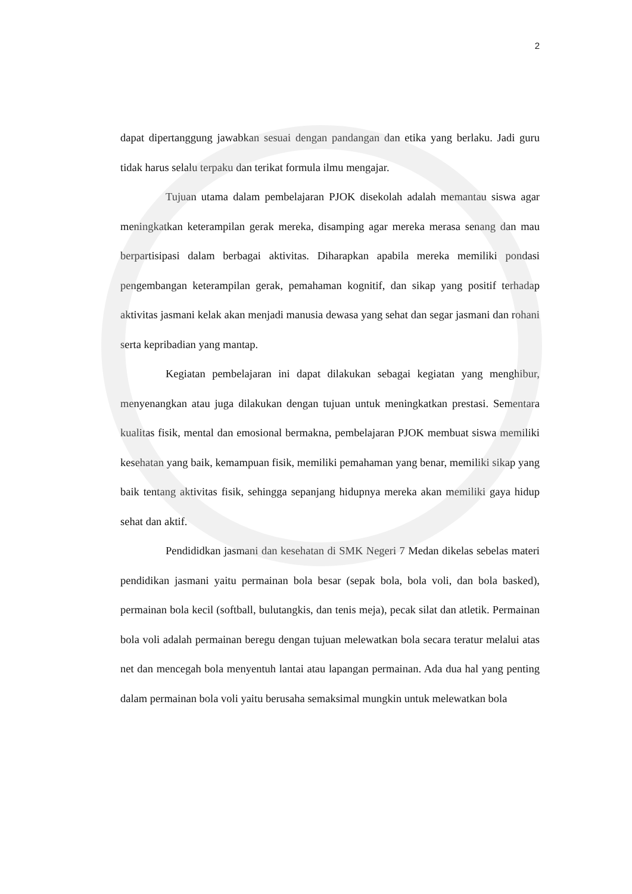2
dapat dipertanggung jawabkan sesuai dengan pandangan dan etika yang berlaku. Jadi guru tidak harus selalu terpaku dan terikat formula ilmu mengajar.
Tujuan utama dalam pembelajaran PJOK disekolah adalah memantau siswa agar meningkatkan keterampilan gerak mereka, disamping agar mereka merasa senang dan mau berpartisipasi dalam berbagai aktivitas. Diharapkan apabila mereka memiliki pondasi pengembangan keterampilan gerak, pemahaman kognitif, dan sikap yang positif terhadap aktivitas jasmani kelak akan menjadi manusia dewasa yang sehat dan segar jasmani dan rohani serta kepribadian yang mantap.
Kegiatan pembelajaran ini dapat dilakukan sebagai kegiatan yang menghibur, menyenangkan atau juga dilakukan dengan tujuan untuk meningkatkan prestasi. Sementara kualitas fisik, mental dan emosional bermakna, pembelajaran PJOK membuat siswa memiliki kesehatan yang baik, kemampuan fisik, memiliki pemahaman yang benar, memiliki sikap yang baik tentang aktivitas fisik, sehingga sepanjang hidupnya mereka akan memiliki gaya hidup sehat dan aktif.
Pendididkan jasmani dan kesehatan di SMK Negeri 7 Medan dikelas sebelas materi pendidikan jasmani yaitu permainan bola besar (sepak bola, bola voli, dan bola basked), permainan bola kecil (softball, bulutangkis, dan tenis meja), pecak silat dan atletik. Permainan bola voli adalah permainan beregu dengan tujuan melewatkan bola secara teratur melalui atas net dan mencegah bola menyentuh lantai atau lapangan permainan. Ada dua hal yang penting dalam permainan bola voli yaitu berusaha semaksimal mungkin untuk melewatkan bola